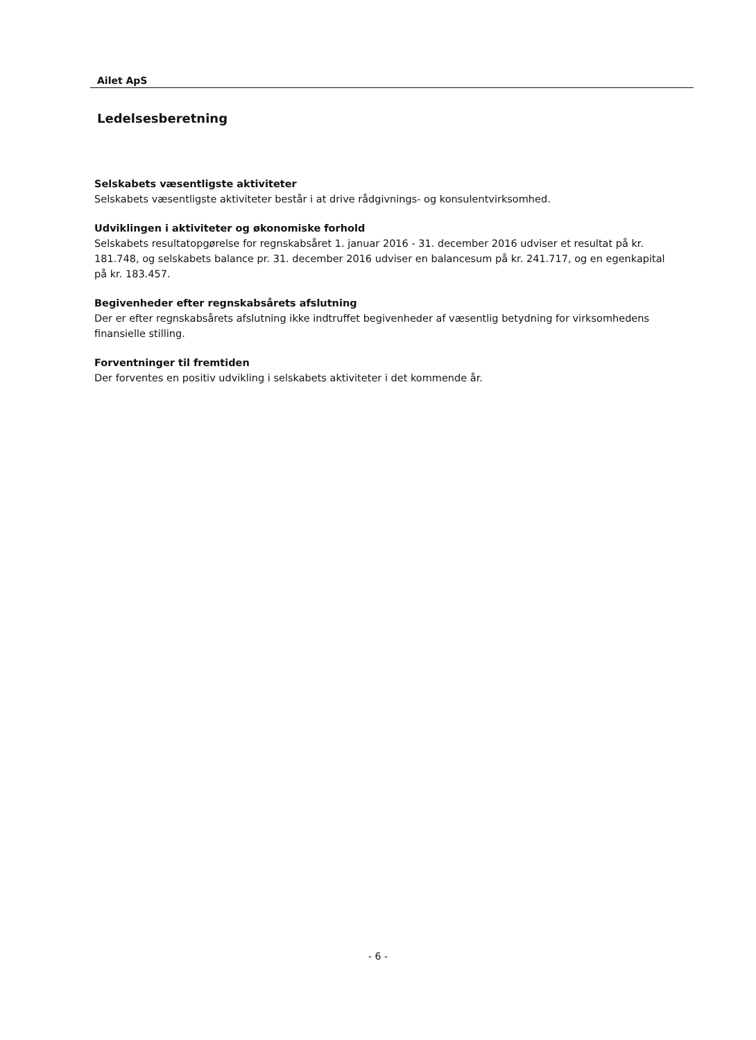Ailet ApS
Ledelsesberetning
Selskabets væsentligste aktiviteter
Selskabets væsentligste aktiviteter består i at drive rådgivnings- og konsulentvirksomhed.
Udviklingen i aktiviteter og økonomiske forhold
Selskabets resultatopgørelse for regnskabsåret 1. januar 2016 - 31. december 2016 udviser et resultat på kr. 181.748, og selskabets balance pr. 31. december 2016 udviser en balancesum på kr. 241.717, og en egenkapital på kr. 183.457.
Begivenheder efter regnskabsårets afslutning
Der er efter regnskabsårets afslutning ikke indtruffet begivenheder af væsentlig betydning for virksomhedens finansielle stilling.
Forventninger til fremtiden
Der forventes en positiv udvikling i selskabets aktiviteter i det kommende år.
- 6 -